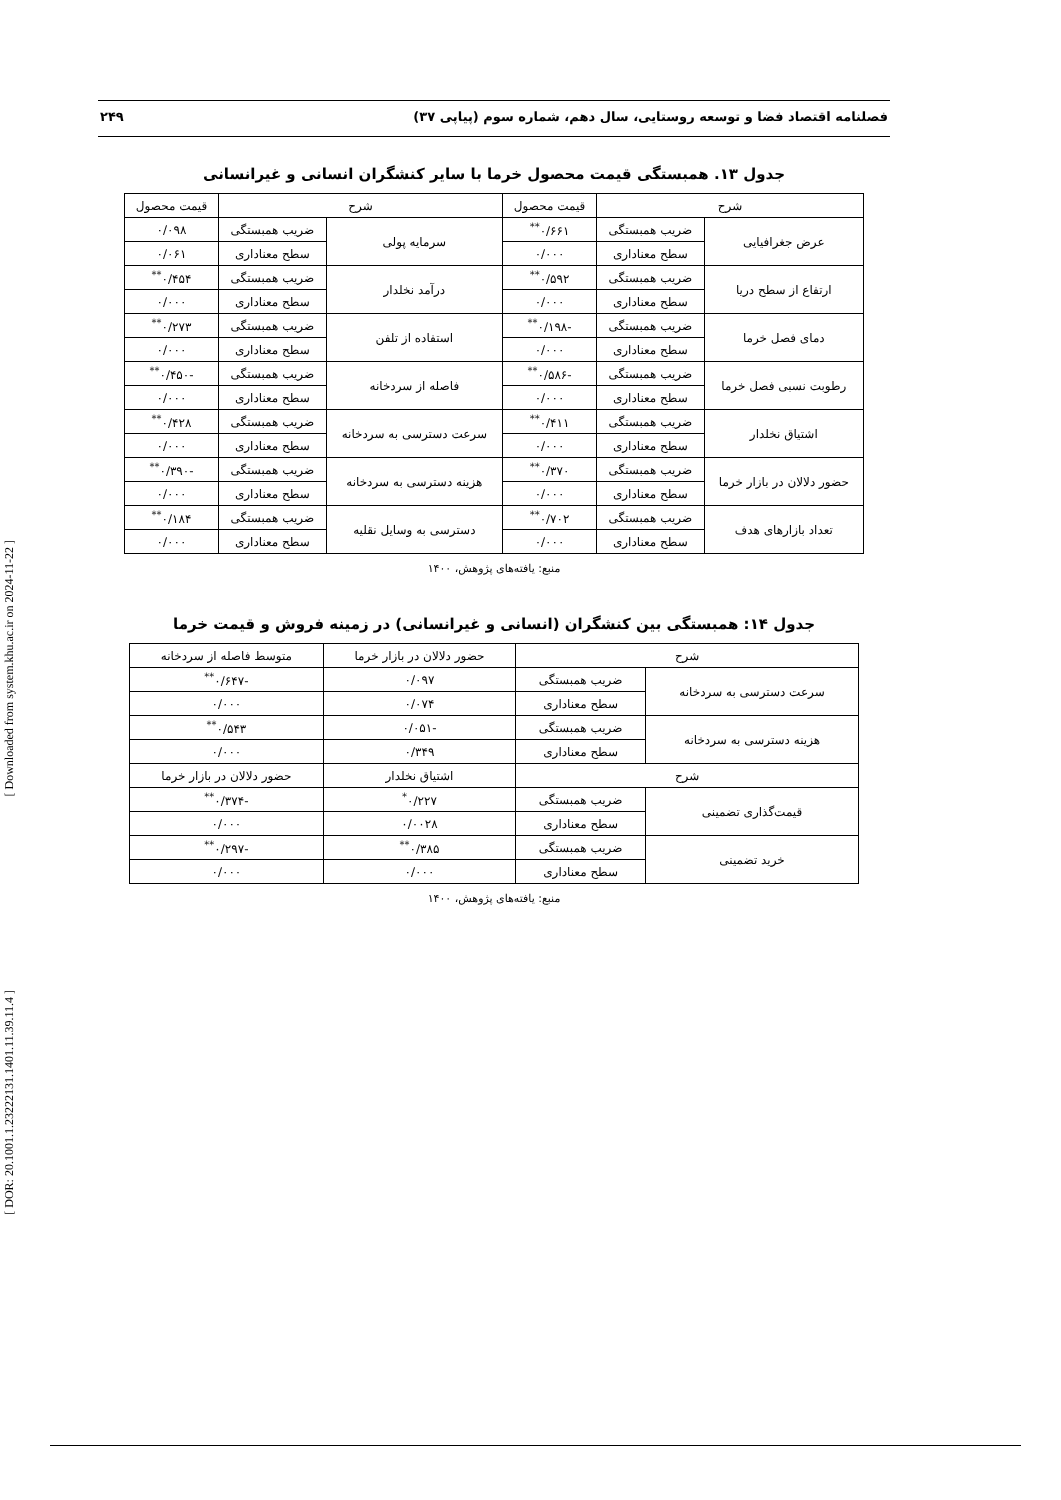فصلنامه اقتصاد فضا و توسعه روستایی، سال دهم، شماره سوم (پیاپی ۳۷) ۲۴۹
جدول ۱۳. همبستگی قیمت محصول خرما با سایر کنشگران انسانی و غیرانسانی
| شرح | | قیمت محصول | شرح | | قیمت محصول |
| --- | --- | --- | --- | --- | --- |
| عرض جغرافیایی | ضریب همبستگی | ۰/۶۶۱<sup>**</sup> | سرمایه پولی | ضریب همبستگی | ۰/۰۹۸ |
| | سطح معناداری | ۰/۰۰۰ | | سطح معناداری | ۰/۰۶۱ |
| ارتفاع از سطح دریا | ضریب همبستگی | ۰/۵۹۲<sup>**</sup> | درآمد نخلدار | ضریب همبستگی | ۰/۴۵۴<sup>**</sup> |
| | سطح معناداری | ۰/۰۰۰ | | سطح معناداری | ۰/۰۰۰ |
| دمای فصل خرما | ضریب همبستگی | -۰/۱۹۸<sup>**</sup> | استفاده از تلفن | ضریب همبستگی | ۰/۲۷۳<sup>**</sup> |
| | سطح معناداری | ۰/۰۰۰ | | سطح معناداری | ۰/۰۰۰ |
| رطوبت نسبی فصل خرما | ضریب همبستگی | -۰/۵۸۶<sup>**</sup> | فاصله از سردخانه | ضریب همبستگی | -۰/۴۵۰<sup>**</sup> |
| | سطح معناداری | ۰/۰۰۰ | | سطح معناداری | ۰/۰۰۰ |
| اشتیاق نخلدار | ضریب همبستگی | ۰/۴۱۱<sup>**</sup> | سرعت دسترسی به سردخانه | ضریب همبستگی | ۰/۴۲۸<sup>**</sup> |
| | سطح معناداری | ۰/۰۰۰ | | سطح معناداری | ۰/۰۰۰ |
| حضور دلالان در بازار خرما | ضریب همبستگی | ۰/۳۷۰<sup>**</sup> | هزینه دسترسی به سردخانه | ضریب همبستگی | -۰/۳۹۰<sup>**</sup> |
| | سطح معناداری | ۰/۰۰۰ | | سطح معناداری | ۰/۰۰۰ |
| تعداد بازارهای هدف | ضریب همبستگی | ۰/۷۰۲<sup>**</sup> | دسترسی به وسایل نقلیه | ضریب همبستگی | ۰/۱۸۴<sup>**</sup> |
| | سطح معناداری | ۰/۰۰۰ | | سطح معناداری | ۰/۰۰۰ |
منبع: یافته‌های پژوهش، ۱۴۰۰
جدول ۱۴: همبستگی بین کنشگران (انسانی و غیرانسانی) در زمینه فروش و قیمت خرما
| شرح | | حضور دلالان در بازار خرما | متوسط فاصله از سردخانه |
| --- | --- | --- | --- |
| سرعت دسترسی به سردخانه | ضریب همبستگی | ۰/۰۹۷ | -۰/۶۴۷<sup>**</sup> |
| | سطح معناداری | ۰/۰۷۴ | ۰/۰۰۰ |
| هزینه دسترسی به سردخانه | ضریب همبستگی | -۰/۰۵۱ | ۰/۵۴۳<sup>**</sup> |
| | سطح معناداری | ۰/۳۴۹ | ۰/۰۰۰ |
| شرح | | اشتیاق نخلدار | حضور دلالان در بازار خرما |
| قیمت‌گذاری تضمینی | ضریب همبستگی | ۰/۲۲۷<sup>*</sup> | -۰/۳۷۴<sup>**</sup> |
| | سطح معناداری | ۰/۰۰۲۸ | ۰/۰۰۰ |
| خرید تضمینی | ضریب همبستگی | ۰/۳۸۵<sup>**</sup> | -۰/۲۹۷<sup>**</sup> |
| | سطح معناداری | ۰/۰۰۰ | ۰/۰۰۰ |
منبع: یافته‌های پژوهش، ۱۴۰۰
[ Downloaded from system.khu.ac.ir on 2024-11-22 ]
[ DOR: 20.1001.1.23222131.1401.11.39.11.4 ]